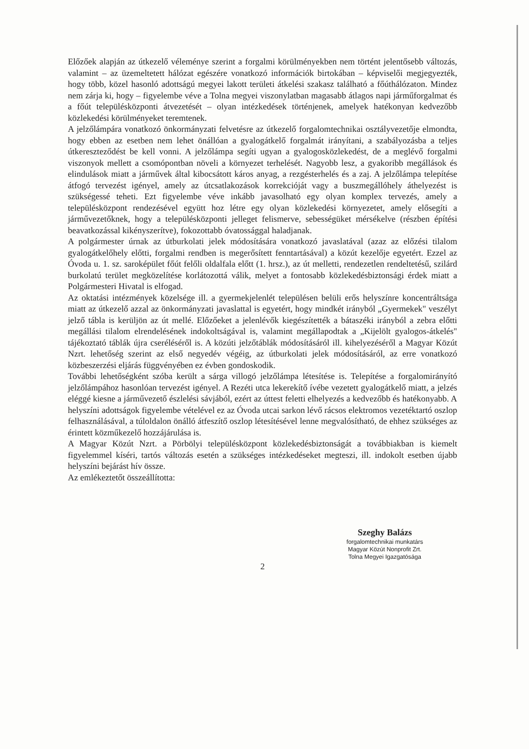Előzőek alapján az útkezelő véleménye szerint a forgalmi körülményekben nem történt jelentősebb változás, valamint – az üzemeltetett hálózat egészére vonatkozó információk birtokában – képviselői megjegyezték, hogy több, közel hasonló adottságú megyei lakott területi átkelési szakasz található a főúthálózaton. Mindez nem zárja ki, hogy – figyelembe véve a Tolna megyei viszonylatban magasabb átlagos napi járműforgalmat és a főút településközponti átvezetését – olyan intézkedések történjenek, amelyek hatékonyan kedvezőbb közlekedési körülményeket teremtenek.
A jelzőlámpára vonatkozó önkormányzati felvetésre az útkezelő forgalomtechnikai osztályvezetője elmondta, hogy ebben az esetben nem lehet önállóan a gyalogátkelő forgalmát irányítani, a szabályozásba a teljes útkereszteződést be kell vonni. A jelzőlámpa segíti ugyan a gyalogosközlekedést, de a meglévő forgalmi viszonyok mellett a csomópontban növeli a környezet terhelését. Nagyobb lesz, a gyakoribb megállások és elindulások miatt a járművek által kibocsátott káros anyag, a rezgésterhelés és a zaj. A jelzőlámpa telepítése átfogó tervezést igényel, amely az útcsatlakozások korrekcióját vagy a buszmegállóhely áthelyezést is szükségessé teheti. Ezt figyelembe véve inkább javasolható egy olyan komplex tervezés, amely a településközpont rendezésével együtt hoz létre egy olyan közlekedési környezetet, amely elősegíti a járművezetőknek, hogy a településközponti jelleget felismerve, sebességüket mérsékelve (részben építési beavatkozással kikényszerítve), fokozottabb óvatossággal haladjanak.
A polgármester úrnak az útburkolati jelek módosítására vonatkozó javaslatával (azaz az előzési tilalom gyalogátkelőhely előtti, forgalmi rendben is megerősített fenntartásával) a közút kezelője egyetért. Ezzel az Óvoda u. 1. sz. saroképület főút felőli oldalfala előtt (1. hrsz.), az út melletti, rendezetlen rendeltetésű, szilárd burkolatú terület megközelítése korlátozottá válik, melyet a fontosabb közlekedésbiztonsági érdek miatt a Polgármesteri Hivatal is elfogad.
Az oktatási intézmények közelsége ill. a gyermekjelenlét településen belüli erős helyszínre koncentráltsága miatt az útkezelő azzal az önkormányzati javaslattal is egyetért, hogy mindkét irányból „Gyermekek" veszélyt jelző tábla is kerüljön az út mellé. Előzőeket a jelenlévők kiegészítették a bátaszéki irányból a zebra előtti megállási tilalom elrendelésének indokoltságával is, valamint megállapodtak a „Kijelölt gyalogos-átkelés" tájékoztató táblák újra cseréléséről is. A közúti jelzőtáblák módosításáról ill. kihelyezéséről a Magyar Közút Nzrt. lehetőség szerint az első negyedév végéig, az útburkolati jelek módosításáról, az erre vonatkozó közbeszerzési eljárás függvényében ez évben gondoskodik.
További lehetőségként szóba került a sárga villogó jelzőlámpa létesítése is. Telepítése a forgalomirányító jelzőlámpához hasonlóan tervezést igényel. A Rezéti utca lekerekítő ívébe vezetett gyalogátkelő miatt, a jelzés eléggé kiesne a járművezető észlelési sávjából, ezért az úttest feletti elhelyezés a kedvezőbb és hatékonyabb. A helyszíni adottságok figyelembe vételével ez az Óvoda utcai sarkon lévő rácsos elektromos vezetéktartó oszlop felhasználásával, a túloldalon önálló átfeszítő oszlop létesítésével lenne megvalósítható, de ehhez szükséges az érintett közműkezelő hozzájárulása is.
A Magyar Közút Nzrt. a Pörbölyi településközpont közlekedésbiztonságát a továbbiakban is kiemelt figyelemmel kíséri, tartós változás esetén a szükséges intézkedéseket megteszi, ill. indokolt esetben újabb helyszíni bejárást hív össze.
Az emlékeztetőt összeállította:
Szeghy Balázs
forgalomtechnikai munkatárs
Magyar Közút Nonprofit Zrt.
Tolna Megyei Igazgatósága
2